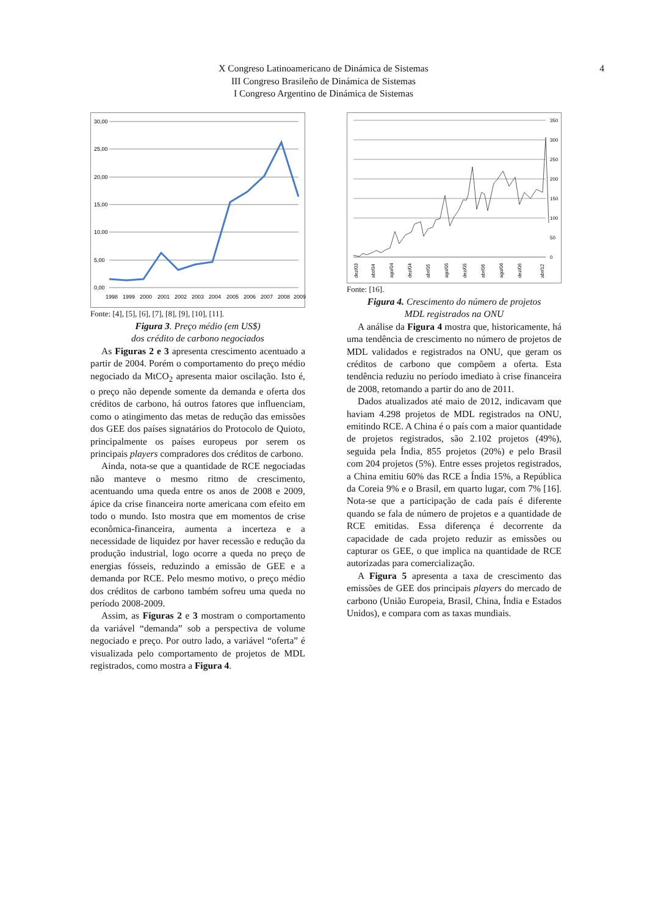X Congreso Latinoamericano de Dinámica de Sistemas
III Congreso Brasileño de Dinámica de Sistemas
I Congreso Argentino de Dinámica de Sistemas
4
30,00
25,00
20,00
15,00
10,00
5,00
0,00
1998
1999
2000
2001
2002
2003
2004
2005
2006
2007
2008
2009
Fonte: [4], [5], [6], [7], [8], [9], [10], [11].
Figura 3. Preço médio (em US$)
dos crédito de carbono negociados
As Figuras 2 e 3 apresenta crescimento acentuado a partir de 2004. Porém o comportamento do preço médio negociado da MtCO<sub>2</sub> apresenta maior oscilação. Isto é, o preço não depende somente da demanda e oferta dos créditos de carbono, há outros fatores que influenciam, como o atingimento das metas de redução das emissões dos GEE dos países signatários do Protocolo de Quioto, principalmente os países europeus por serem os principais players compradores dos créditos de carbono.
Ainda, nota-se que a quantidade de RCE negociadas não manteve o mesmo ritmo de crescimento, acentuando uma queda entre os anos de 2008 e 2009, ápice da crise financeira norte americana com efeito em todo o mundo. Isto mostra que em momentos de crise econômica-financeira, aumenta a incerteza e a necessidade de liquidez por haver recessão e redução da produção industrial, logo ocorre a queda no preço de energias fósseis, reduzindo a emissão de GEE e a demanda por RCE. Pelo mesmo motivo, o preço médio dos créditos de carbono também sofreu uma queda no período 2008-2009.
Assim, as Figuras 2 e 3 mostram o comportamento da variável “demanda” sob a perspectiva de volume negociado e preço. Por outro lado, a variável “oferta” é visualizada pelo comportamento de projetos de MDL registrados, como mostra a Figura 4.
350
300
250
200
150
100
50
0
dez/03
abr/04
ago/04
dez/04
abr/05
ago/05
dez/05
abr/06
ago/06
dez/06
abr/12
Fonte: [16].
Figura 4. Crescimento do número de projetos
MDL registrados na ONU
A análise da Figura 4 mostra que, historicamente, há uma tendência de crescimento no número de projetos de MDL validados e registrados na ONU, que geram os créditos de carbono que compõem a oferta. Esta tendência reduziu no período imediato à crise financeira de 2008, retomando a partir do ano de 2011.
Dados atualizados até maio de 2012, indicavam que haviam 4.298 projetos de MDL registrados na ONU, emitindo RCE. A China é o país com a maior quantidade de projetos registrados, são 2.102 projetos (49%), seguida pela Índia, 855 projetos (20%) e pelo Brasil com 204 projetos (5%). Entre esses projetos registrados, a China emitiu 60% das RCE a Índia 15%, a República da Coreia 9% e o Brasil, em quarto lugar, com 7% [16]. Nota-se que a participação de cada país é diferente quando se fala de número de projetos e a quantidade de RCE emitidas. Essa diferença é decorrente da capacidade de cada projeto reduzir as emissões ou capturar os GEE, o que implica na quantidade de RCE autorizadas para comercialização.
A Figura 5 apresenta a taxa de crescimento das emissões de GEE dos principais players do mercado de carbono (União Europeia, Brasil, China, Índia e Estados Unidos), e compara com as taxas mundiais.